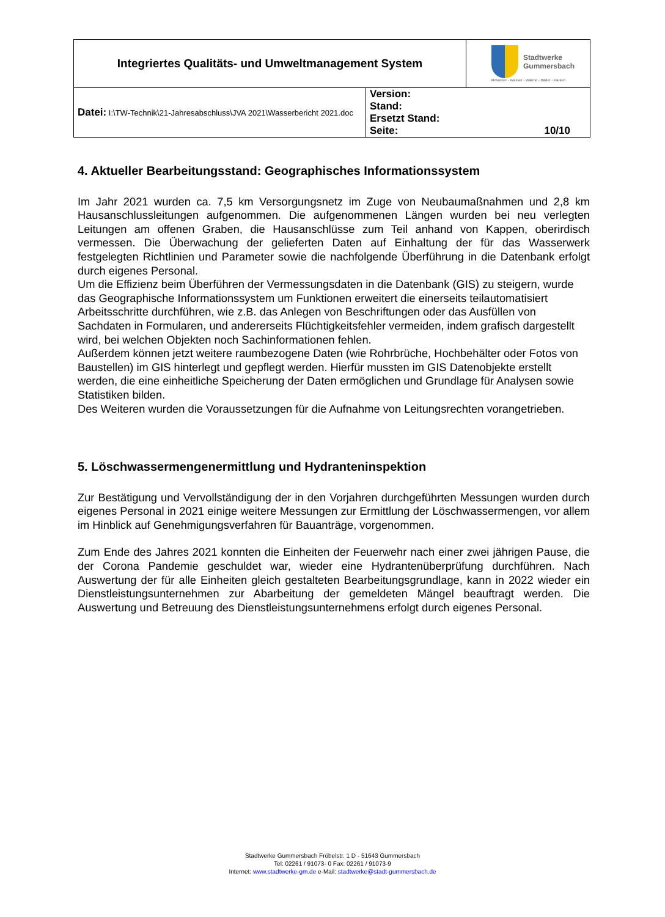| Integriertes Qualitäts- und Umweltmanagement System | | Stadtwerke Gummersbach Abwasser - Wasser - Wärme - Bäder - Parken |
| Datei: I:\TW-Technik\21-Jahresabschluss\JVA 2021\Wasserbericht 2021.doc | Version: Stand: Ersetzt Stand: Seite: 10/10 | |
4. Aktueller Bearbeitungsstand: Geographisches Informationssystem
Im Jahr 2021 wurden ca. 7,5 km Versorgungsnetz im Zuge von Neubaumaßnahmen und 2,8 km Hausanschlussleitungen aufgenommen. Die aufgenommenen Längen wurden bei neu verlegten Leitungen am offenen Graben, die Hausanschlüsse zum Teil anhand von Kappen, oberirdisch vermessen. Die Überwachung der gelieferten Daten auf Einhaltung der für das Wasserwerk festgelegten Richtlinien und Parameter sowie die nachfolgende Überführung in die Datenbank erfolgt durch eigenes Personal.
Um die Effizienz beim Überführen der Vermessungsdaten in die Datenbank (GIS) zu steigern, wurde das Geographische Informationssystem um Funktionen erweitert die einerseits teilautomatisiert Arbeitsschritte durchführen, wie z.B. das Anlegen von Beschriftungen oder das Ausfüllen von Sachdaten in Formularen, und andererseits Flüchtigkeitsfehler vermeiden, indem grafisch dargestellt wird, bei welchen Objekten noch Sachinformationen fehlen.
Außerdem können jetzt weitere raumbezogene Daten (wie Rohrbrüche, Hochbehälter oder Fotos von Baustellen) im GIS hinterlegt und gepflegt werden. Hierfür mussten im GIS Datenobjekte erstellt werden, die eine einheitliche Speicherung der Daten ermöglichen und Grundlage für Analysen sowie Statistiken bilden.
Des Weiteren wurden die Voraussetzungen für die Aufnahme von Leitungsrechten vorangetrieben.
5. Löschwassermengenermittlung und Hydranteninspektion
Zur Bestätigung und Vervollständigung der in den Vorjahren durchgeführten Messungen wurden durch eigenes Personal in 2021 einige weitere Messungen zur Ermittlung der Löschwassermengen, vor allem im Hinblick auf Genehmigungsverfahren für Bauanträge, vorgenommen.
Zum Ende des Jahres 2021 konnten die Einheiten der Feuerwehr nach einer zwei jährigen Pause, die der Corona Pandemie geschuldet war, wieder eine Hydrantenüberprüfung durchführen. Nach Auswertung der für alle Einheiten gleich gestalteten Bearbeitungsgrundlage, kann in 2022 wieder ein Dienstleistungsunternehmen zur Abarbeitung der gemeldeten Mängel beauftragt werden. Die Auswertung und Betreuung des Dienstleistungsunternehmens erfolgt durch eigenes Personal.
Stadtwerke Gummersbach Fröbelstr. 1 D - 51643 Gummersbach
Tel: 02261 / 91073- 0 Fax: 02261 / 91073-9
Internet: www.stadtwerke-gm.de e-Mail: stadtwerke@stadt-gummersbach.de